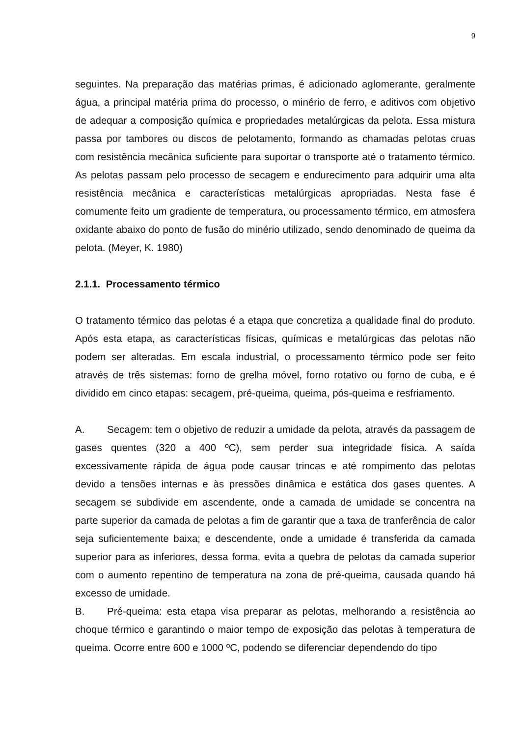9
seguintes. Na preparação das matérias primas, é adicionado aglomerante, geralmente água, a principal matéria prima do processo, o minério de ferro, e aditivos com objetivo de adequar a composição química e propriedades metalúrgicas da pelota. Essa mistura passa por tambores ou discos de pelotamento, formando as chamadas pelotas cruas com resistência mecânica suficiente para suportar o transporte até o tratamento térmico. As pelotas passam pelo processo de secagem e endurecimento para adquirir uma alta resistência mecânica e características metalúrgicas apropriadas. Nesta fase é comumente feito um gradiente de temperatura, ou processamento térmico, em atmosfera oxidante abaixo do ponto de fusão do minério utilizado, sendo denominado de queima da pelota. (Meyer, K. 1980)
2.1.1. Processamento térmico
O tratamento térmico das pelotas é a etapa que concretiza a qualidade final do produto. Após esta etapa, as características físicas, químicas e metalúrgicas das pelotas não podem ser alteradas. Em escala industrial, o processamento térmico pode ser feito através de três sistemas: forno de grelha móvel, forno rotativo ou forno de cuba, e é dividido em cinco etapas: secagem, pré-queima, queima, pós-queima e resfriamento.
A. Secagem: tem o objetivo de reduzir a umidade da pelota, através da passagem de gases quentes (320 a 400 ºC), sem perder sua integridade física. A saída excessivamente rápida de água pode causar trincas e até rompimento das pelotas devido a tensões internas e às pressões dinâmica e estática dos gases quentes. A secagem se subdivide em ascendente, onde a camada de umidade se concentra na parte superior da camada de pelotas a fim de garantir que a taxa de tranferência de calor seja suficientemente baixa; e descendente, onde a umidade é transferida da camada superior para as inferiores, dessa forma, evita a quebra de pelotas da camada superior com o aumento repentino de temperatura na zona de pré-queima, causada quando há excesso de umidade.
B. Pré-queima: esta etapa visa preparar as pelotas, melhorando a resistência ao choque térmico e garantindo o maior tempo de exposição das pelotas à temperatura de queima. Ocorre entre 600 e 1000 ºC, podendo se diferenciar dependendo do tipo